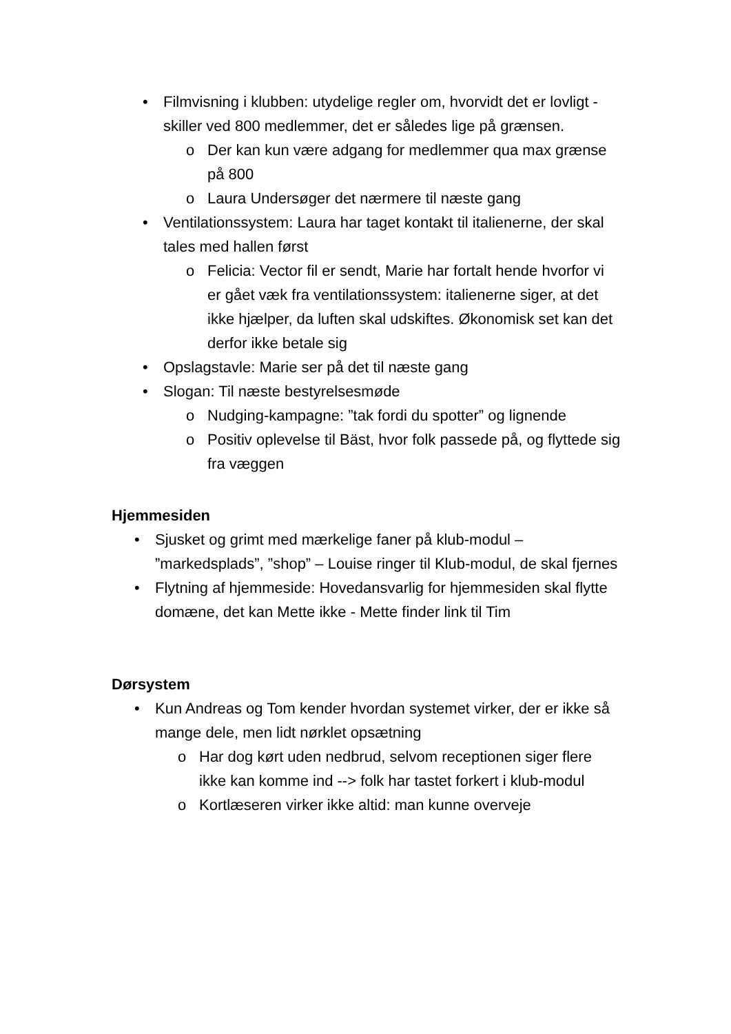• Filmvisning i klubben: utydelige regler om, hvorvidt det er lovligt - skiller ved 800 medlemmer, det er således lige på grænsen.
o Der kan kun være adgang for medlemmer qua max grænse på 800
o Laura Undersøger det nærmere til næste gang
• Ventilationssystem: Laura har taget kontakt til italienerne, der skal tales med hallen først
o Felicia: Vector fil er sendt, Marie har fortalt hende hvorfor vi er gået væk fra ventilationssystem: italienerne siger, at det ikke hjælper, da luften skal udskiftes. Økonomisk set kan det derfor ikke betale sig
• Opslagstavle: Marie ser på det til næste gang
• Slogan: Til næste bestyrelsesmøde
o Nudging-kampagne: ”tak fordi du spotter” og lignende
o Positiv oplevelse til Bäst, hvor folk passede på, og flyttede sig fra væggen
Hjemmesiden
• Sjusket og grimt med mærkelige faner på klub-modul – ”markedsplads”, ”shop” – Louise ringer til Klub-modul, de skal fjernes
• Flytning af hjemmeside: Hovedansvarlig for hjemmesiden skal flytte domæne, det kan Mette ikke - Mette finder link til Tim
Dørsystem
• Kun Andreas og Tom kender hvordan systemet virker, der er ikke så mange dele, men lidt nørklet opsætning
o Har dog kørt uden nedbrud, selvom receptionen siger flere ikke kan komme ind --> folk har tastet forkert i klub-modul
o Kortlæseren virker ikke altid: man kunne overveje